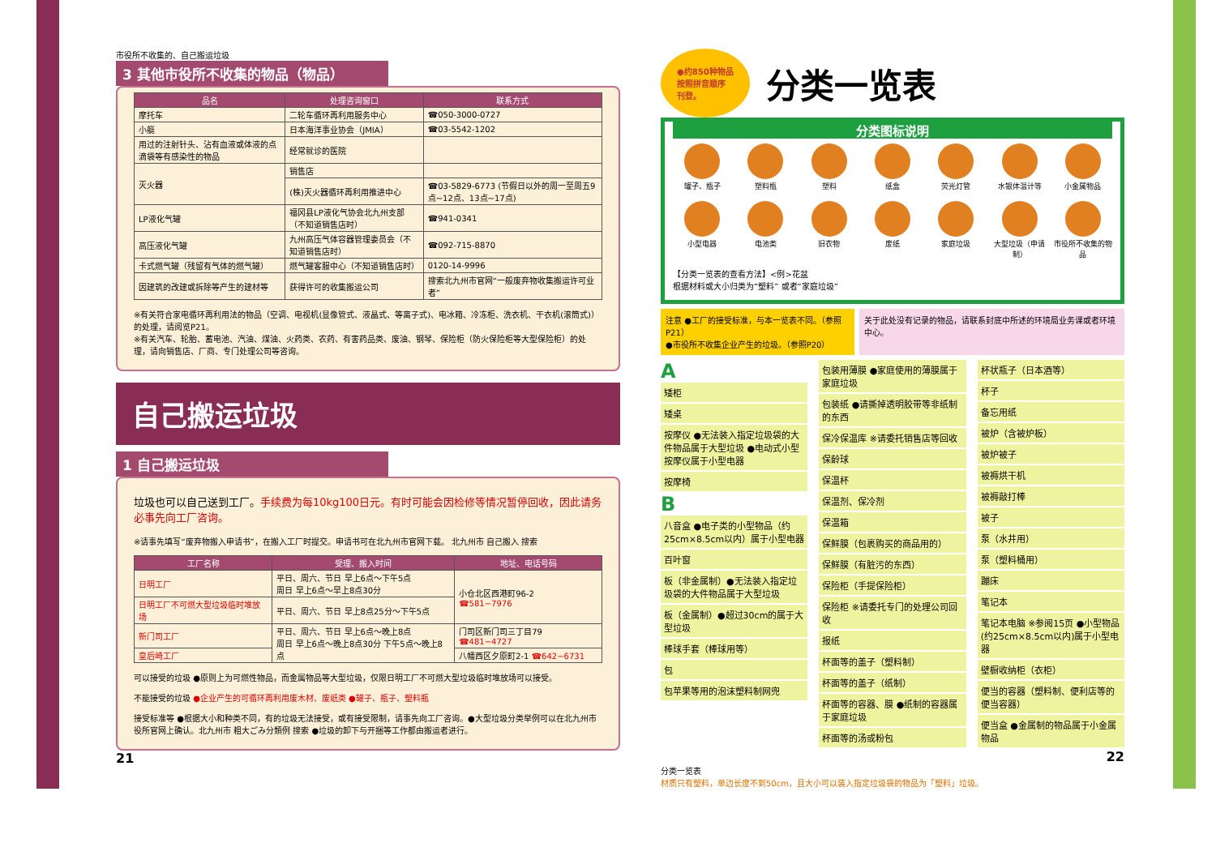市役所不收集的、自己搬运垃圾
3 其他市役所不收集的物品（物品）
| 品名 | 处理咨询窗口 | 联系方式 |
| --- | --- | --- |
| 摩托车 | 二轮车循环再利用服务中心 | ☎050-3000-0727 |
| 小艇 | 日本海洋事业协会（JMIA） | ☎03-5542-1202 |
| 用过的注射针头、沾有血液或体液的点滴袋等有感染性的物品 | 经常就诊的医院 | |
| 灭火器 | 销售店 | |
| | (株)灭火器循环再利用推进中心 | ☎03-5829-6773 (节假日以外的周一至周五9点~12点、13点~17点) |
| LP液化气罐 | 福冈县LP液化气协会北九州支部（不知道销售店时） | ☎941-0341 |
| 高压液化气罐 | 九州高压气体容器管理委员会（不知道销售店时） | ☎092-715-8870 |
| 卡式燃气罐（残留有气体的燃气罐） | 燃气罐客服中心（不知道销售店时） | 0120-14-9996 |
| 因建筑的改建或拆除等产生的建材等 | 获得许可的收集搬运公司 | 搜索北九州市官网“一般废弃物收集搬运许可业者” |
※有关符合家电循环再利用法的物品（空调、电视机(显像管式、液晶式、等离子式)、电冰箱、冷冻柜、洗衣机、干衣机(滚筒式)）的处理，请阅览P21。
※有关汽车、轮胎、蓄电池、汽油、煤油、火药类、农药、有害药品类、废油、钢琴、保险柜（防火保险柜等大型保险柜）的处理，请向销售店、厂商、专门处理公司等咨询。
自己搬运垃圾
1 自己搬运垃圾
垃圾也可以自己送到工厂。手续费为每10kg100日元。有时可能会因检修等情况暂停回收，因此请务必事先向工厂咨询。
※请事先填写“废弃物搬入申请书”，在搬入工厂时提交。申请书可在北九州市官网下载。 北九州市 自己搬入 搜索
| 工厂名称 | 受理、搬入时间 | 地址、电话号码 |
| --- | --- | --- |
| 日明工厂 | 平日、周六、节日 早上6点～下午5点 周日 早上6点～早上8点30分 | 小仓北区西港町96-2 ☎581−7976 |
| 日明工厂不可燃大型垃圾临时堆放场 | 平日、周六、节日 早上8点25分～下午5点 | |
| 新门司工厂 | 平日、周六、节日 早上6点～晚上8点 周日 早上6点～晚上8点30分 下午5点～晚上8点 | 门司区新门司三丁目79 ☎481−4727 |
| 皇后崎工厂 | | 八幡西区夕原町2-1 ☎642−6731 |
可以接受的垃圾 ●原则上为可燃性物品，而金属物品等大型垃圾，仅限日明工厂不可燃大型垃圾临时堆放场可以接受。
不能接受的垃圾 ●企业产生的可循环再利用废木材、废纸类 ●罐子、瓶子、塑料瓶
接受标准等 ●根据大小和种类不同，有的垃圾无法接受，或有接受限制，请事先向工厂咨询。●大型垃圾分类举例可以在北九州市役所官网上确认。北九州市 粗大ごみ分類例 搜索 ●垃圾的卸下与开捆等工作都由搬运者进行。
21
●约850种物品
按照拼音顺序
刊登。
分类一览表
分类图标说明
罐子、瓶子
塑料瓶
塑料
纸盒
荧光灯管
水银体温计等
小金属物品
小型电器
电池类
旧衣物
废纸
家庭垃圾
大型垃圾（申请制）
市役所不收集的物品
【分类一览表的查看方法】<例>花盆
根据材料或大小归类为“塑料” 或者“家庭垃圾”
注意 ●工厂的接受标准，与本一览表不同。（参照P21）
●市役所不收集企业产生的垃圾。（参照P20）
关于此处没有记录的物品，请联系封底中所述的环境局业务课或者环境中心。
A
矮柜
矮桌
按摩仪 ●无法装入指定垃圾袋的大件物品属于大型垃圾 ●电动式小型按摩仪属于小型电器
按摩椅
B
八音盒 ●电子类的小型物品（约25cm×8.5cm以内）属于小型电器
百叶窗
板（非金属制）●无法装入指定垃圾袋的大件物品属于大型垃圾
板（金属制）●超过30cm的属于大型垃圾
棒球手套（棒球用等）
包
包苹果等用的泡沫塑料制网兜
包装用薄膜 ●家庭使用的薄膜属于家庭垃圾
包装纸 ●请撕掉透明胶带等非纸制的东西
保冷保温库 ※请委托销售店等回收
保龄球
保温杯
保温剂、保冷剂
保温箱
保鲜膜（包裹购买的商品用的）
保鲜膜（有脏污的东西）
保险柜（手提保险柜）
保险柜 ※请委托专门的处理公司回收
报纸
杯面等的盖子（塑料制）
杯面等的盖子（纸制）
杯面等的容器、膜 ●纸制的容器属于家庭垃圾
杯面等的汤或粉包
杯状瓶子（日本酒等）
杯子
备忘用纸
被炉（含被炉板）
被炉被子
被褥烘干机
被褥敲打棒
被子
泵（水井用）
泵（塑料桶用）
蹦床
笔记本
笔记本电脑 ※参阅15页 ●小型物品(约25cm×8.5cm以内)属于小型电器
壁橱收纳柜（衣柜）
便当的容器（塑料制、便利店等的便当容器）
便当盒 ●金属制的物品属于小金属物品
22
分类一览表
材质只有塑料，单边长度不到50cm，且大小可以装入指定垃圾袋的物品为「塑料」垃圾。